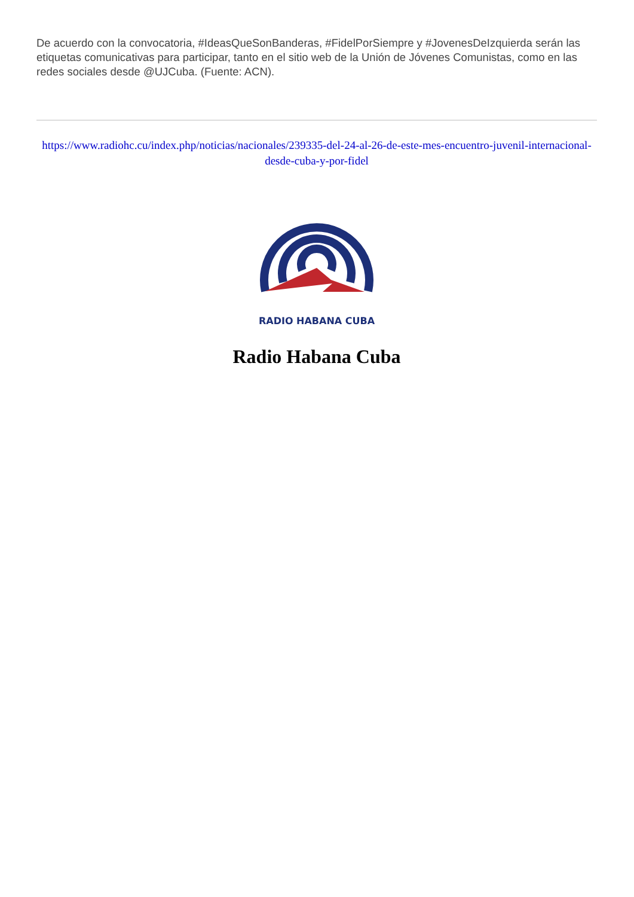De acuerdo con la convocatoria, #IdeasQueSonBanderas, #FidelPorSiempre y #JovenesDeIzquierda serán las etiquetas comunicativas para participar, tanto en el sitio web de la Unión de Jóvenes Comunistas, como en las redes sociales desde @UJCuba. (Fuente: ACN).
https://www.radiohc.cu/index.php/noticias/nacionales/239335-del-24-al-26-de-este-mes-encuentro-juvenil-internacional-desde-cuba-y-por-fidel
RADIO HABANA CUBA
Radio Habana Cuba